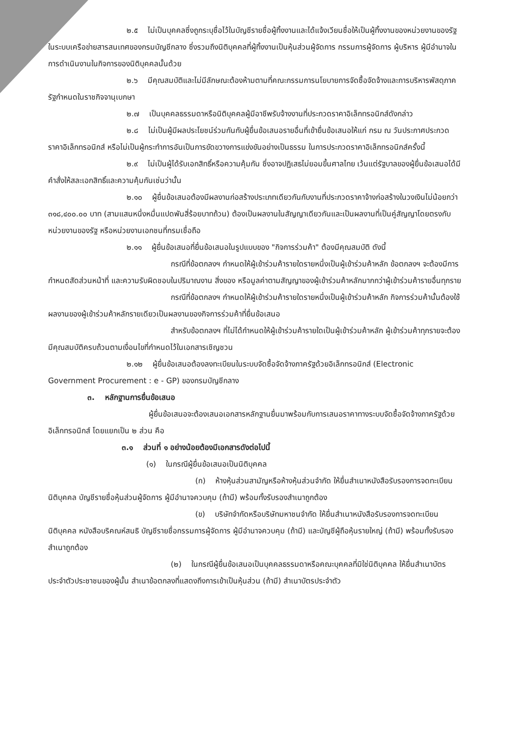๒.๕ ไม่เป็นบุคคลซึ่งถูกระบุชื่อไว้ในบัญชีรายชื่อผู้ทิ้งงานและได้แจ้งเวียนชื่อให้เป็นผู้ทิ้งงานของหน่วยงานของรัฐในระบบเครือข่ายสารสนเทศของกรมบัญชีกลาง ซึ่งรวมถึงนิติบุคคลที่ผู้ทิ้งงานเป็นหุ้นส่วนผู้จัดการ กรรมการผู้จัดการ ผู้บริหาร ผู้มีอำนาจในการดำเนินงานในกิจการของนิติบุคคลนั้นด้วย
๒.๖ มีคุณสมบัติและไม่มีลักษณะต้องห้ามตามที่คณะกรรมการนโยบายการจัดซื้อจัดจ้างและการบริหารพัสดุภาครัฐกำหนดในราชกิจจานุเบกษา
๒.๗ เป็นบุคคลธรรมดาหรือนิติบุคคลผู้มีอาชีพรับจ้างงานที่ประกวดราคาอิเล็กทรอนิกส์ดังกล่าว
๒.๘ ไม่เป็นผู้มีผลประโยชน์ร่วมกันกับผู้ยื่นข้อเสนอรายอื่นที่เข้ายื่นข้อเสนอให้แก่ กรม ณ วันประกาศประกวดราคาอิเล็กทรอนิกส์ หรือไม่เป็นผู้กระทำการอันเป็นการขัดขวางการแข่งขันอย่างเป็นธรรม ในการประกวดราคาอิเล็กทรอนิกส์ครั้งนี้
๒.๙ ไม่เป็นผู้ได้รับเอกสิทธิ์หรือความคุ้มกัน ซึ่งอาจปฏิเสธไม่ยอมขึ้นศาลไทย เว้นแต่รัฐบาลของผู้ยื่นข้อเสนอได้มีคำสั่งให้สละเอกสิทธิ์และความคุ้มกันเช่นว่านั้น
๒.๑๐ ผู้ยื่นข้อเสนอต้องมีผลงานก่อสร้างประเภทเดียวกันกับงานที่ประกวดราคาจ้างก่อสร้างในวงเงินไม่น้อยกว่า ๓๑๘,๔๐๐.๐๐ บาท (สามแสนหนึ่งหมื่นแปดพันสี่ร้อยบาทถ้วน) ต้องเป็นผลงานในสัญญาเดียวกันและเป็นผลงานที่เป็นคู่สัญญาโดยตรงกับหน่วยงานของรัฐ หรือหน่วยงานเอกชนที่กรมเชื่อถือ
๒.๑๑ ผู้ยื่นข้อเสนอที่ยื่นข้อเสนอในรูปแบบของ "กิจการร่วมค้า" ต้องมีคุณสมบัติ ดังนี้
กรณีที่ข้อตกลงฯ กำหนดให้ผู้เข้าร่วมค้ารายใดรายหนึ่งเป็นผู้เข้าร่วมค้าหลัก ข้อตกลงฯ จะต้องมีการกำหนดสัดส่วนหน้าที่ และความรับผิดชอบในปริมาณงาน สิ่งของ หรือมูลค่าตามสัญญาของผู้เข้าร่วมค้าหลักมากกว่าผู้เข้าร่วมค้ารายอื่นทุกราย
กรณีที่ข้อตกลงฯ กำหนดให้ผู้เข้าร่วมค้ารายใดรายหนึ่งเป็นผู้เข้าร่วมค้าหลัก กิจการร่วมค้านั้นต้องใช้ผลงานของผู้เข้าร่วมค้าหลักรายเดียวเป็นผลงานของกิจการร่วมค้าที่ยื่นข้อเสนอ
สำหรับข้อตกลงฯ ที่ไม่ได้กำหนดให้ผู้เข้าร่วมค้ารายใดเป็นผู้เข้าร่วมค้าหลัก ผู้เข้าร่วมค้าทุกรายจะต้องมีคุณสมบัติครบถ้วนตามเงื่อนไขที่กำหนดไว้ในเอกสารเชิญชวน
๒.๑๒ ผู้ยื่นข้อเสนอต้องลงทะเบียนในระบบจัดซื้อจัดจ้างภาครัฐด้วยอิเล็กทรอนิกส์ (Electronic Government Procurement : e - GP) ของกรมบัญชีกลาง
๓. หลักฐานการยื่นข้อเสนอ
ผู้ยื่นข้อเสนอจะต้องเสนอเอกสารหลักฐานยื่นมาพร้อมกับการเสนอราคาทางระบบจัดซื้อจัดจ้างภาครัฐด้วยอิเล็กทรอนิกส์ โดยแยกเป็น ๒ ส่วน คือ
๓.๑ ส่วนที่ ๑ อย่างน้อยต้องมีเอกสารดังต่อไปนี้
(๑) ในกรณีผู้ยื่นข้อเสนอเป็นนิติบุคคล
(ก) ห้างหุ้นส่วนสามัญหรือห้างหุ้นส่วนจำกัด ให้ยื่นสำเนาหนังสือรับรองการจดทะเบียนนิติบุคคล บัญชีรายชื่อหุ้นส่วนผู้จัดการ ผู้มีอำนาจควบคุม (ถ้ามี) พร้อมทั้งรับรองสำเนาถูกต้อง
(ข) บริษัทจำกัดหรือบริษัทมหาชนจำกัด ให้ยื่นสำเนาหนังสือรับรองการจดทะเบียนนิติบุคคล หนังสือบริคณห์สนธิ บัญชีรายชื่อกรรมการผู้จัดการ ผู้มีอำนาจควบคุม (ถ้ามี) และบัญชีผู้ถือหุ้นรายใหญ่ (ถ้ามี) พร้อมทั้งรับรองสำเนาถูกต้อง
(๒) ในกรณีผู้ยื่นข้อเสนอเป็นบุคคลธรรมดาหรือคณะบุคคลที่มิใช่นิติบุคคล ให้ยื่นสำเนาบัตรประจำตัวประชาชนของผู้นั้น สำเนาข้อตกลงที่แสดงถึงการเข้าเป็นหุ้นส่วน (ถ้ามี) สำเนาบัตรประจำตัว